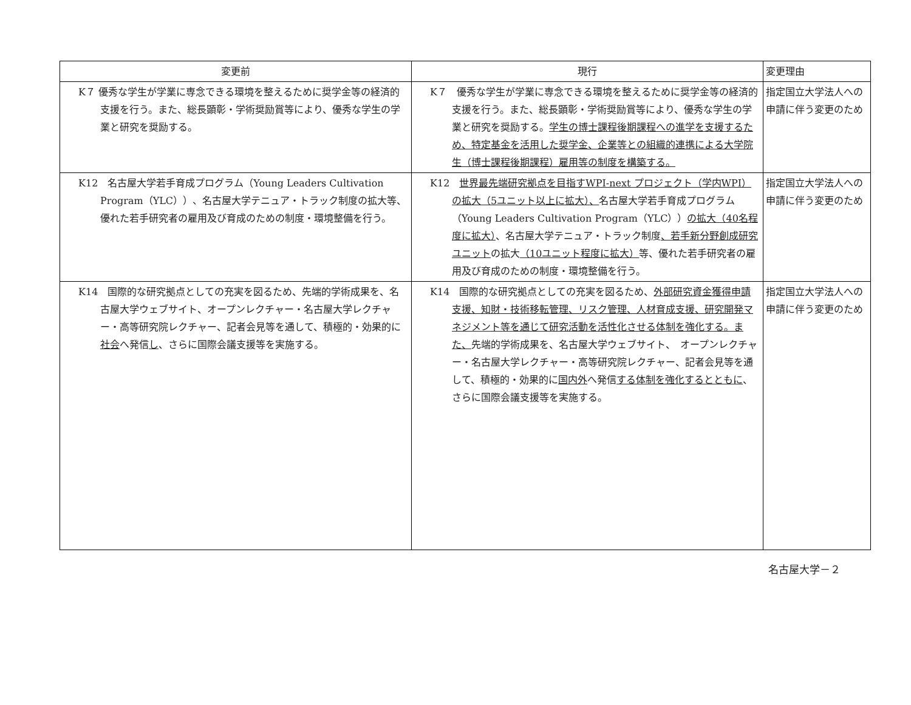| 変更前 | 現行 | 変更理由 |
| --- | --- | --- |
| K７ 優秀な学生が学業に専念できる環境を整えるために奨学金等の経済的支援を行う。また、総長顕彰・学術奨励賞等により、優秀な学生の学業と研究を奨励する。 | K７ 優秀な学生が学業に専念できる環境を整えるために奨学金等の経済的支援を行う。また、総長顕彰・学術奨励賞等により、優秀な学生の学業と研究を奨励する。 学生の博士課程後期課程への進学を支援するため、特定基金を活用した奨学金、企業等との組織的連携による大学院生（博士課程後期課程）雇用等の制度を構築する。 | 指定国立大学法人への申請に伴う変更のため |
| K12 名古屋大学若手育成プログラム（Young Leaders Cultivation Program（YLC））、名古屋大学テニュア・トラック制度の拡大等、優れた若手研究者の雇用及び育成のための制度・環境整備を行う。 | K12 世界最先端研究拠点を目指すWPI-next プロジェクト（学内WPI）の拡大（5ユニット以上に拡大）、 名古屋大学若手育成プログラム（Young Leaders Cultivation Program（YLC）） の拡大（40名程度に拡大） 、名古屋大学テニュア・トラック制度 、若手新分野創成研究ユニット の拡大 （10ユニット程度に拡大） 等、優れた若手研究者の雇用及び育成のための制度・環境整備を行う。 | 指定国立大学法人への申請に伴う変更のため |
| K14 国際的な研究拠点としての充実を図るため、先端的学術成果を、名古屋大学ウェブサイト、オープンレクチャー・名古屋大学レクチャー・高等研究院レクチャー、記者会見等を通して、積極的・効果的に 社会 へ発信 し 、さらに国際会議支援等を実施する。 | K14 国際的な研究拠点としての充実を図るため、 外部研究資金獲得申請支援、知財・技術移転管理、リスク管理、人材育成支援、研究開発マネジメント等を通じて研究活動を活性化させる体制を強化する。また、 先端的学術成果を、名古屋大学ウェブサイト、 オープンレクチャー・名古屋大学レクチャー・高等研究院レクチャー、記者会見等を通して、積極的・効果的に 国内外 へ発信 する体制を強化するとともに 、さらに国際会議支援等を実施する。 | 指定国立大学法人への申請に伴う変更のため |
名古屋大学－２